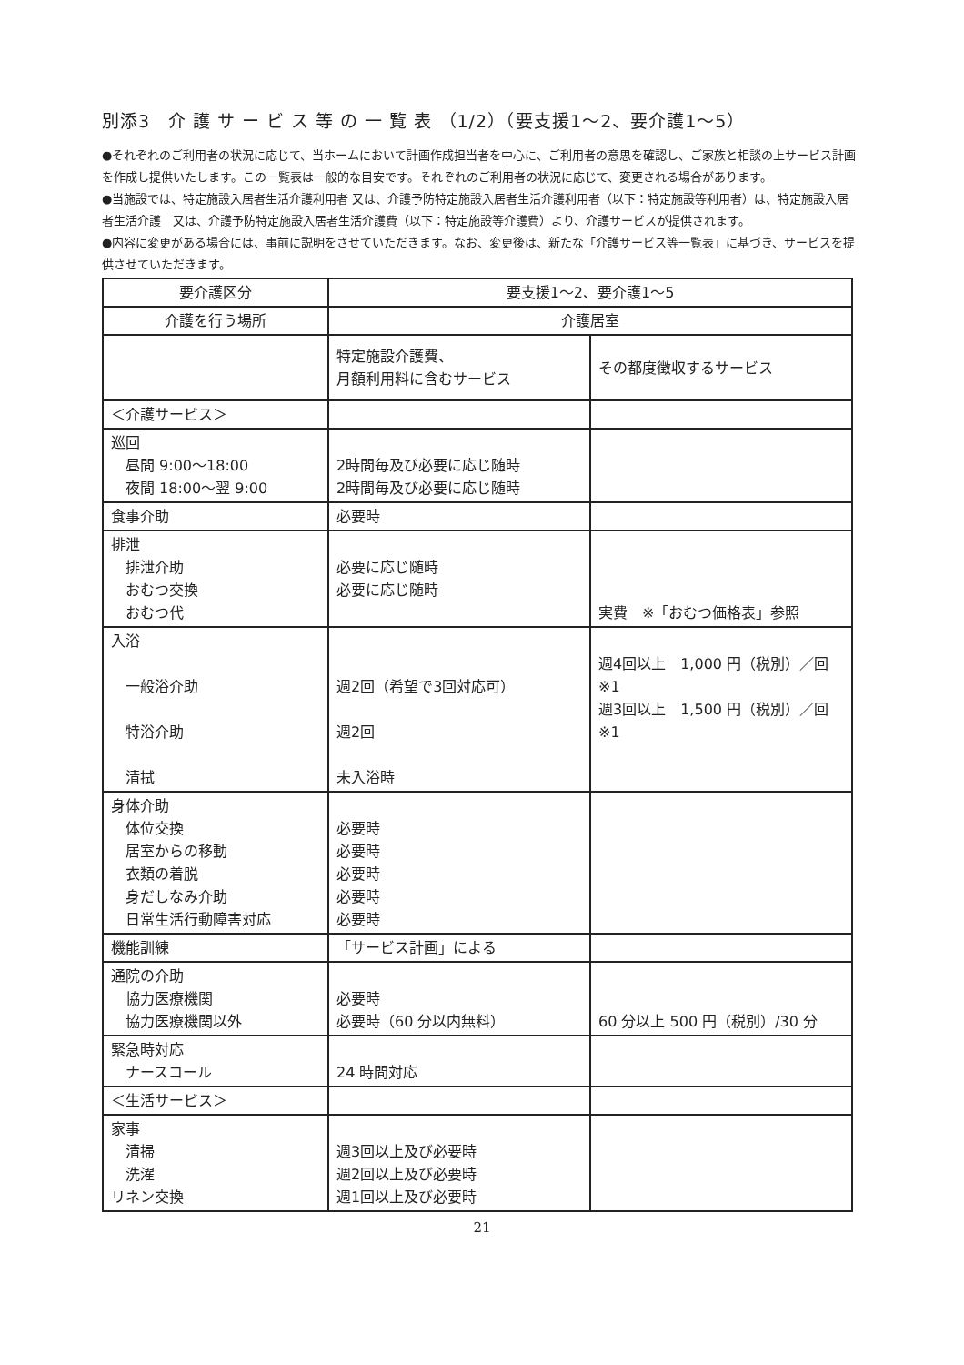別添3　介 護 サ ー ビ ス 等 の 一 覧 表 （1/2）（要支援1～2、要介護1～5）
●それぞれのご利用者の状況に応じて、当ホームにおいて計画作成担当者を中心に、ご利用者の意思を確認し、ご家族と相談の上サービス計画を作成し提供いたします。この一覧表は一般的な目安です。それぞれのご利用者の状況に応じて、変更される場合があります。
●当施設では、特定施設入居者生活介護利用者 又は、介護予防特定施設入居者生活介護利用者（以下：特定施設等利用者）は、特定施設入居者生活介護　又は、介護予防特定施設入居者生活介護費（以下：特定施設等介護費）より、介護サービスが提供されます。
●内容に変更がある場合には、事前に説明をさせていただきます。なお、変更後は、新たな「介護サービス等一覧表」に基づき、サービスを提供させていただきます。
| 要介護区分 | 要支援1～2、要介護1～5 | |
| --- | --- | --- |
| 介護を行う場所 | 介護居室 | |
| | 特定施設介護費、 月額利用料に含むサービス | その都度徴収するサービス |
| ＜介護サービス＞ | | |
| 巡回 昼間 9:00～18:00 夜間 18:00～翌 9:00 | 2時間毎及び必要に応じ随時 2時間毎及び必要に応じ随時 | |
| 食事介助 | 必要時 | |
| 排泄 排泄介助 おむつ交換 おむつ代 | 必要に応じ随時 必要に応じ随時 | 実費 ※「おむつ価格表」参照 |
| 入浴 一般浴介助 特浴介助 清拭 | 週2回（希望で3回対応可） 週2回 未入浴時 | 週4回以上 1,000 円（税別）／回 ※1 週3回以上 1,500 円（税別）／回 ※1 |
| 身体介助 体位交換 居室からの移動 衣類の着脱 身だしなみ介助 日常生活行動障害対応 | 必要時 必要時 必要時 必要時 必要時 | |
| 機能訓練 | 「サービス計画」による | |
| 通院の介助 協力医療機関 協力医療機関以外 | 必要時 必要時（60 分以内無料） | 60 分以上 500 円（税別）/30 分 |
| 緊急時対応 ナースコール | 24 時間対応 | |
| ＜生活サービス＞ | | |
| 家事 清掃 洗濯 リネン交換 | 週3回以上及び必要時 週2回以上及び必要時 週1回以上及び必要時 | |
21